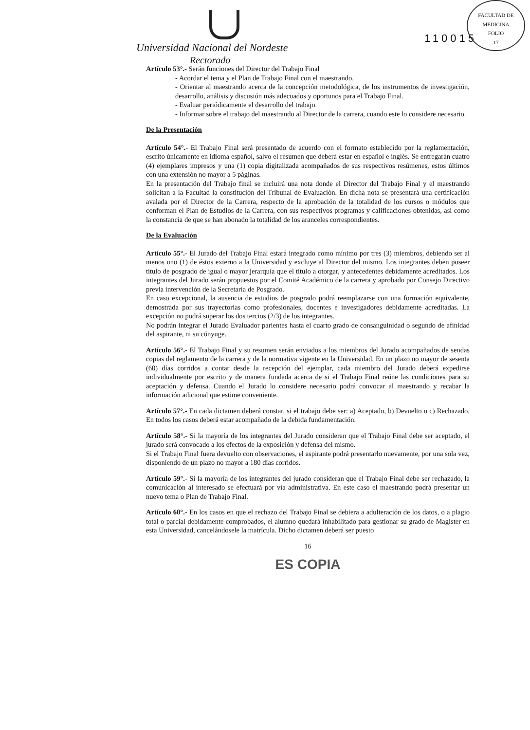FACULTAD DE MEDICINA
FOLIO
17
Universidad Nacional del Nordeste
Rectorado
110015
Artículo 53°.- Serán funciones del Director del Trabajo Final
- Acordar el tema y el Plan de Trabajo Final con el maestrando.
- Orientar al maestrando acerca de la concepción metodológica, de los instrumentos de investigación, desarrollo, análisis y discusión más adecuados y oportunos para el Trabajo Final.
- Evaluar periódicamente el desarrollo del trabajo.
- Informar sobre el trabajo del maestrando al Director de la carrera, cuando este lo considere necesario.
De la Presentación
Artículo 54°.- El Trabajo Final será presentado de acuerdo con el formato establecido por la reglamentación, escrito únicamente en idioma español, salvo el resumen que deberá estar en español e inglés. Se entregarán cuatro (4) ejemplares impresos y una (1) copia digitalizada acompañados de sus respectivos resúmenes, estos últimos con una extensión no mayor a 5 páginas.
En la presentación del Trabajo final se incluirá una nota donde el Director del Trabajo Final y el maestrando solicitan a la Facultad la constitución del Tribunal de Evaluación. En dicha nota se presentará una certificación avalada por el Director de la Carrera, respecto de la aprobación de la totalidad de los cursos o módulos que conforman el Plan de Estudios de la Carrera, con sus respectivos programas y calificaciones obtenidas, así como la constancia de que se han abonado la totalidad de los aranceles correspondientes.
De la Evaluación
Artículo 55°.- El Jurado del Trabajo Final estará integrado como mínimo por tres (3) miembros, debiendo ser al menos uno (1) de éstos externo a la Universidad y excluye al Director del mismo. Los integrantes deben poseer título de posgrado de igual o mayor jerarquía que el título a otorgar, y antecedentes debidamente acreditados. Los integrantes del Jurado serán propuestos por el Comité Académico de la carrera y aprobado por Consejo Directivo previa intervención de la Secretaría de Posgrado.
En caso excepcional, la ausencia de estudios de posgrado podrá reemplazarse con una formación equivalente, demostrada por sus trayectorias como profesionales, docentes e investigadores debidamente acreditadas. La excepción no podrá superar los dos tercios (2/3) de los integrantes.
No podrán integrar el Jurado Evaluador parientes hasta el cuarto grado de consanguinidad o segundo de afinidad del aspirante, ni su cónyuge.
Artículo 56°.- El Trabajo Final y su resumen serán enviados a los miembros del Jurado acompañados de sendas copias del reglamento de la carrera y de la normativa vigente en la Universidad. En un plazo no mayor de sesenta (60) días corridos a contar desde la recepción del ejemplar, cada miembro del Jurado deberá expedirse individualmente por escrito y de manera fundada acerca de si el Trabajo Final reúne las condiciones para su aceptación y defensa. Cuando el Jurado lo considere necesario podrá convocar al maestrando y recabar la información adicional que estime conveniente.
Artículo 57°.- En cada dictamen deberá constar, si el trabajo debe ser: a) Aceptado, b) Devuelto o c) Rechazado. En todos los casos deberá estar acompañado de la debida fundamentación.
Artículo 58°.- Si la mayoría de los integrantes del Jurado consideran que el Trabajo Final debe ser aceptado, el jurado será convocado a los efectos de la exposición y defensa del mismo.
Si el Trabajo Final fuera devuelto con observaciones, el aspirante podrá presentarlo nuevamente, por una sola vez, disponiendo de un plazo no mayor a 180 días corridos.
Artículo 59°.- Si la mayoría de los integrantes del jurado consideran que el Trabajo Final debe ser rechazado, la comunicación al interesado se efectuará por vía administrativa. En este caso el maestrando podrá presentar un nuevo tema o Plan de Trabajo Final.
Artículo 60°.- En los casos en que el rechazo del Trabajo Final se debiera a adulteración de los datos, o a plagio total o parcial debidamente comprobados, el alumno quedará inhabilitado para gestionar su grado de Magíster en esta Universidad, cancelándosele la matrícula. Dicho dictamen deberá ser puesto
16
ES COPIA